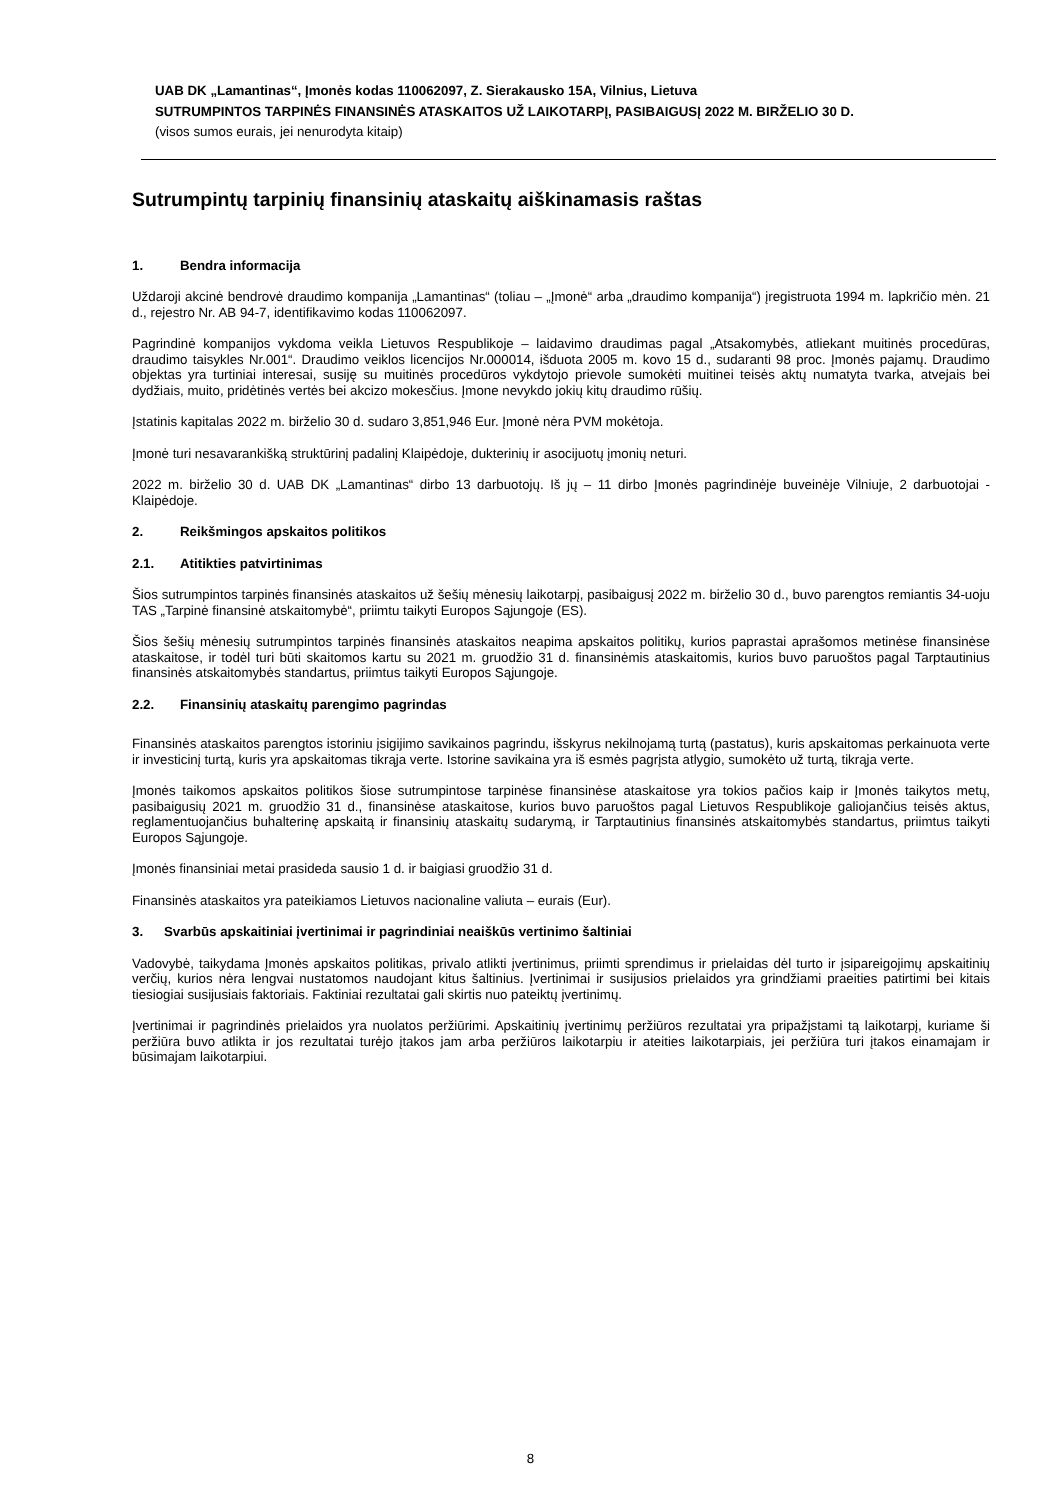UAB DK „Lamantinas“, Įmonės kodas 110062097, Z. Sierakausko 15A, Vilnius, Lietuva
SUTRUMPINTOS TARPINĖS FINANSINĖS ATASKAITOS UŽ LAIKOTARPĮ, PASIBAIGUSĮ 2022 M. BIRŽELIO 30 D.
(visos sumos eurais, jei nenurodyta kitaip)
Sutrumpintų tarpinių finansinių ataskaitų aiškinamasis raštas
1. Bendra informacija
Uždaroji akcinė bendrovė draudimo kompanija „Lamantinas“ (toliau – „Įmonė“ arba „draudimo kompanija“) įregistruota 1994 m. lapkričio mėn. 21 d., rejestro Nr. AB 94-7, identifikavimo kodas 110062097.
Pagrindinė kompanijos vykdoma veikla Lietuvos Respublikoje – laidavimo draudimas pagal „Atsakomybės, atliekant muitinės procedūras, draudimo taisykles Nr.001“. Draudimo veiklos licencijos Nr.000014, išduota 2005 m. kovo 15 d., sudaranti 98 proc. Įmonės pajamų. Draudimo objektas yra turtiniai interesai, susiję su muitinės procedūros vykdytojo prievole sumokėti muitinei teisės aktų numatyta tvarka, atvejais bei dydžiais, muito, pridėtinės vertės bei akcizo mokesčius. Įmone nevykdo jokių kitų draudimo rūšių.
Įstatinis kapitalas 2022 m. birželio 30 d. sudaro 3,851,946 Eur. Įmonė nėra PVM mokėtoja.
Įmonė turi nesavarankišką struktūrinį padalinį Klaipėdoje, dukterinių ir asocijuotų įmonių neturi.
2022 m. birželio 30 d. UAB DK „Lamantinas“ dirbo 13 darbuotojų. Iš jų – 11 dirbo Įmonės pagrindinėje buveinėje Vilniuje, 2 darbuotojai - Klaipėdoje.
2. Reikšmingos apskaitos politikos
2.1. Atitikties patvirtinimas
Šios sutrumpintos tarpinės finansinės ataskaitos už šešių mėnesių laikotarpį, pasibaigusį 2022 m. birželio 30 d., buvo parengtos remiantis 34-uoju TAS „Tarpinė finansinė atskaitomybė“, priimtu taikyti Europos Sąjungoje (ES).
Šios šešių mėnesių sutrumpintos tarpinės finansinės ataskaitos neapima apskaitos politikų, kurios paprastai aprašomos metinėse finansinėse ataskaitose, ir todėl turi būti skaitomos kartu su 2021 m. gruodžio 31 d. finansinėmis ataskaitomis, kurios buvo paruoštos pagal Tarptautinius finansinės atskaitomybės standartus, priimtus taikyti Europos Sąjungoje.
2.2. Finansinių ataskaitų parengimo pagrindas
Finansinės ataskaitos parengtos istoriniu įsigijimo savikainos pagrindu, išskyrus nekilnojamą turtą (pastatus), kuris apskaitomas perkainuota verte ir investicinį turtą, kuris yra apskaitomas tikrąja verte. Istorine savikaina yra iš esmės pagrįsta atlygio, sumokėto už turtą, tikrąja verte.
Įmonės taikomos apskaitos politikos šiose sutrumpintose tarpinėse finansinėse ataskaitose yra tokios pačios kaip ir Įmonės taikytos metų, pasibaigusių 2021 m. gruodžio 31 d., finansinėse ataskaitose, kurios buvo paruoštos pagal Lietuvos Respublikoje galiojančius teisės aktus, reglamentuojančius buhalterinę apskaitą ir finansinių ataskaitų sudarymą, ir Tarptautinius finansinės atskaitomybės standartus, priimtus taikyti Europos Sąjungoje.
Įmonės finansiniai metai prasideda sausio 1 d. ir baigiasi gruodžio 31 d.
Finansinės ataskaitos yra pateikiamos Lietuvos nacionaline valiuta – eurais (Eur).
3. Svarbūs apskaitiniai įvertinimai ir pagrindiniai neaiškūs vertinimo šaltiniai
Vadovybė, taikydama Įmonės apskaitos politikas, privalo atlikti įvertinimus, priimti sprendimus ir prielaidas dėl turto ir įsipareigojimų apskaitinių verčių, kurios nėra lengvai nustatomos naudojant kitus šaltinius. Įvertinimai ir susijusios prielaidos yra grindžiami praeities patirtimi bei kitais tiesiogiai susijusiais faktoriais. Faktiniai rezultatai gali skirtis nuo pateiktų įvertinimų.
Įvertinimai ir pagrindinės prielaidos yra nuolatos peržiūrimi. Apskaitinių įvertinimų peržiūros rezultatai yra pripažįstami tą laikotarpį, kuriame ši peržiūra buvo atlikta ir jos rezultatai turėjo įtakos jam arba peržiūros laikotarpiu ir ateities laikotarpiais, jei peržiūra turi įtakos einamajam ir būsimajam laikotarpiui.
8